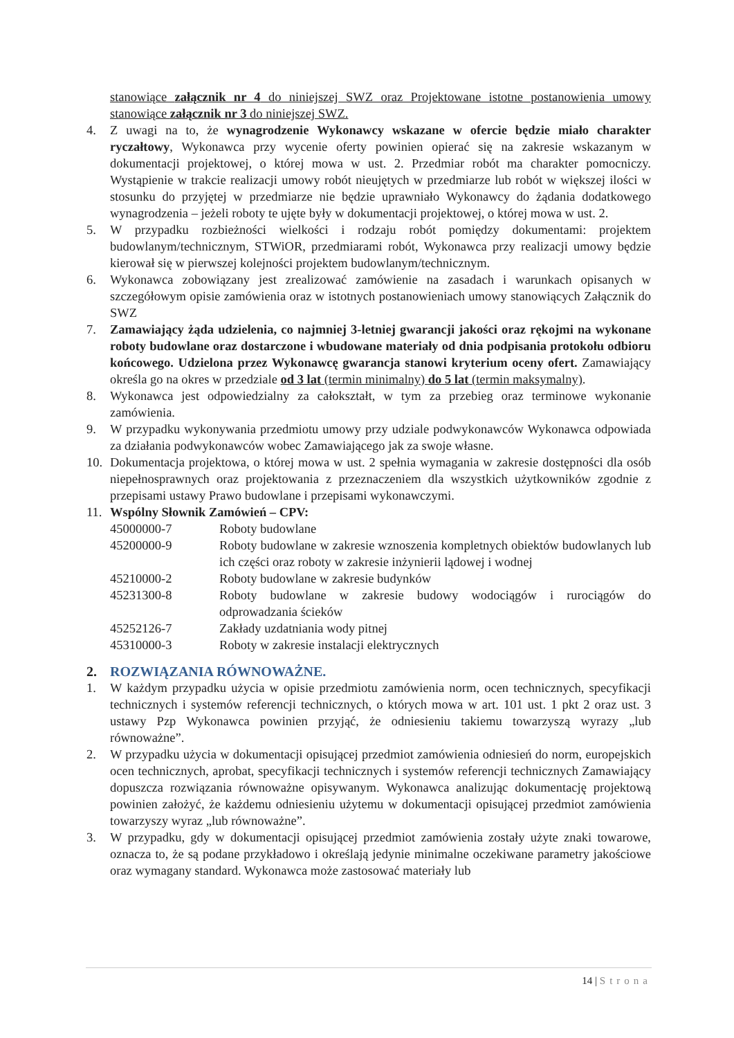stanowiące załącznik nr 4 do niniejszej SWZ oraz Projektowane istotne postanowienia umowy stanowiące załącznik nr 3 do niniejszej SWZ.
4. Z uwagi na to, że wynagrodzenie Wykonawcy wskazane w ofercie będzie miało charakter ryczałtowy, Wykonawca przy wycenie oferty powinien opierać się na zakresie wskazanym w dokumentacji projektowej, o której mowa w ust. 2. Przedmiar robót ma charakter pomocniczy. Wystąpienie w trakcie realizacji umowy robót nieujętych w przedmiarze lub robót w większej ilości w stosunku do przyjętej w przedmiarze nie będzie uprawniało Wykonawcy do żądania dodatkowego wynagrodzenia – jeżeli roboty te ujęte były w dokumentacji projektowej, o której mowa w ust. 2.
5. W przypadku rozbieżności wielkości i rodzaju robót pomiędzy dokumentami: projektem budowlanym/technicznym, STWiOR, przedmiarami robót, Wykonawca przy realizacji umowy będzie kierował się w pierwszej kolejności projektem budowlanym/technicznym.
6. Wykonawca zobowiązany jest zrealizować zamówienie na zasadach i warunkach opisanych w szczegółowym opisie zamówienia oraz w istotnych postanowieniach umowy stanowiących Załącznik do SWZ
7. Zamawiający żąda udzielenia, co najmniej 3-letniej gwarancji jakości oraz rękojmi na wykonane roboty budowlane oraz dostarczone i wbudowane materiały od dnia podpisania protokołu odbioru końcowego. Udzielona przez Wykonawcę gwarancja stanowi kryterium oceny ofert. Zamawiający określa go na okres w przedziale od 3 lat (termin minimalny) do 5 lat (termin maksymalny).
8. Wykonawca jest odpowiedzialny za całokształt, w tym za przebieg oraz terminowe wykonanie zamówienia.
9. W przypadku wykonywania przedmiotu umowy przy udziale podwykonawców Wykonawca odpowiada za działania podwykonawców wobec Zamawiającego jak za swoje własne.
10. Dokumentacja projektowa, o której mowa w ust. 2 spełnia wymagania w zakresie dostępności dla osób niepełnosprawnych oraz projektowania z przeznaczeniem dla wszystkich użytkowników zgodnie z przepisami ustawy Prawo budowlane i przepisami wykonawczymi.
11. Wspólny Słownik Zamówień – CPV:
45000000-7 Roboty budowlane
45200000-9 Roboty budowlane w zakresie wznoszenia kompletnych obiektów budowlanych lub ich części oraz roboty w zakresie inżynierii lądowej i wodnej
45210000-2 Roboty budowlane w zakresie budynków
45231300-8 Roboty budowlane w zakresie budowy wodociągów i rurociągów do odprowadzania ścieków
45252126-7 Zakłady uzdatniania wody pitnej
45310000-3 Roboty w zakresie instalacji elektrycznych
2. ROZWIĄZANIA RÓWNOWAŻNE.
1. W każdym przypadku użycia w opisie przedmiotu zamówienia norm, ocen technicznych, specyfikacji technicznych i systemów referencji technicznych, o których mowa w art. 101 ust. 1 pkt 2 oraz ust. 3 ustawy Pzp Wykonawca powinien przyjąć, że odniesieniu takiemu towarzyszą wyrazy „lub równoważne”.
2. W przypadku użycia w dokumentacji opisującej przedmiot zamówienia odniesień do norm, europejskich ocen technicznych, aprobat, specyfikacji technicznych i systemów referencji technicznych Zamawiający dopuszcza rozwiązania równoważne opisywanym. Wykonawca analizując dokumentację projektową powinien założyć, że każdemu odniesieniu użytemu w dokumentacji opisującej przedmiot zamówienia towarzyszy wyraz „lub równoważne”.
3. W przypadku, gdy w dokumentacji opisującej przedmiot zamówienia zostały użyte znaki towarowe, oznacza to, że są podane przykładowo i określają jedynie minimalne oczekiwane parametry jakościowe oraz wymagany standard. Wykonawca może zastosować materiały lub
14 | Strona